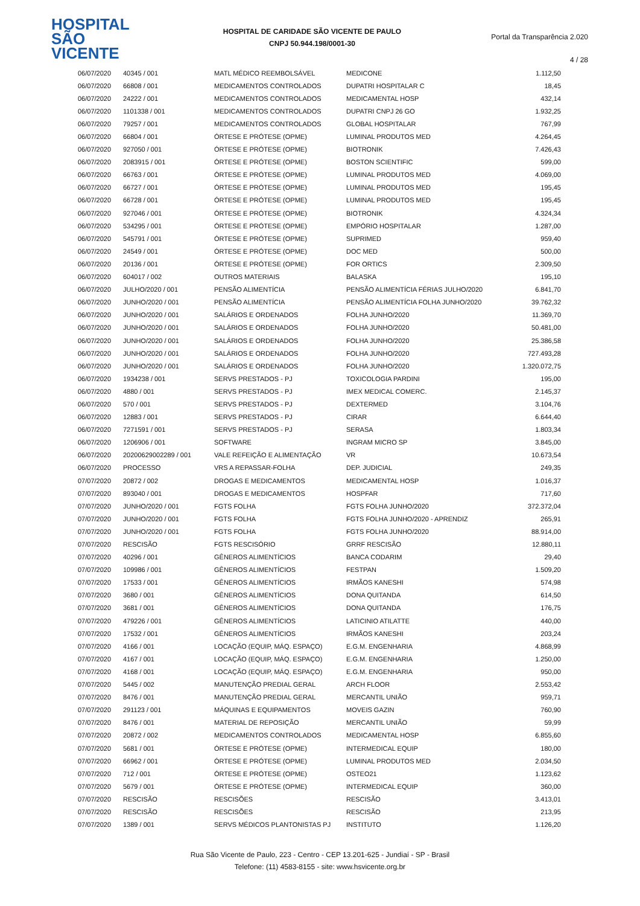HOSPITAL
SÃO VICENTE
HOSPITAL DE CARIDADE SÃO VICENTE DE PAULO
CNPJ 50.944.198/0001-30
Portal da Transparência 2.020
4 / 28
| 06/07/2020 | 40345 / 001 | MATL MÉDICO REEMBOLSÁVEL | MEDICONE | 1.112,50 |
| 06/07/2020 | 66808 / 001 | MEDICAMENTOS CONTROLADOS | DUPATRI HOSPITALAR C | 18,45 |
| 06/07/2020 | 24222 / 001 | MEDICAMENTOS CONTROLADOS | MEDICAMENTAL HOSP | 432,14 |
| 06/07/2020 | 1101338 / 001 | MEDICAMENTOS CONTROLADOS | DUPATRI CNPJ 26 GO | 1.932,25 |
| 06/07/2020 | 79257 / 001 | MEDICAMENTOS CONTROLADOS | GLOBAL HOSPITALAR | 767,99 |
| 06/07/2020 | 66804 / 001 | ÓRTESE E PRÓTESE (OPME) | LUMINAL PRODUTOS MED | 4.264,45 |
| 06/07/2020 | 927050 / 001 | ÓRTESE E PRÓTESE (OPME) | BIOTRONIK | 7.426,43 |
| 06/07/2020 | 2083915 / 001 | ÓRTESE E PRÓTESE (OPME) | BOSTON SCIENTIFIC | 599,00 |
| 06/07/2020 | 66763 / 001 | ÓRTESE E PRÓTESE (OPME) | LUMINAL PRODUTOS MED | 4.069,00 |
| 06/07/2020 | 66727 / 001 | ÓRTESE E PRÓTESE (OPME) | LUMINAL PRODUTOS MED | 195,45 |
| 06/07/2020 | 66728 / 001 | ÓRTESE E PRÓTESE (OPME) | LUMINAL PRODUTOS MED | 195,45 |
| 06/07/2020 | 927046 / 001 | ÓRTESE E PRÓTESE (OPME) | BIOTRONIK | 4.324,34 |
| 06/07/2020 | 534295 / 001 | ÓRTESE E PRÓTESE (OPME) | EMPÓRIO HOSPITALAR | 1.287,00 |
| 06/07/2020 | 545791 / 001 | ÓRTESE E PRÓTESE (OPME) | SUPRIMED | 959,40 |
| 06/07/2020 | 24549 / 001 | ÓRTESE E PRÓTESE (OPME) | DOC MED | 500,00 |
| 06/07/2020 | 20136 / 001 | ÓRTESE E PRÓTESE (OPME) | FOR ORTICS | 2.309,50 |
| 06/07/2020 | 604017 / 002 | OUTROS MATERIAIS | BALASKA | 195,10 |
| 06/07/2020 | JULHO/2020 / 001 | PENSÃO ALIMENTÍCIA | PENSÃO ALIMENTÍCIA FÉRIAS JULHO/2020 | 6.841,70 |
| 06/07/2020 | JUNHO/2020 / 001 | PENSÃO ALIMENTÍCIA | PENSÃO ALIMENTÍCIA FOLHA JUNHO/2020 | 39.762,32 |
| 06/07/2020 | JUNHO/2020 / 001 | SALÁRIOS E ORDENADOS | FOLHA JUNHO/2020 | 11.369,70 |
| 06/07/2020 | JUNHO/2020 / 001 | SALÁRIOS E ORDENADOS | FOLHA JUNHO/2020 | 50.481,00 |
| 06/07/2020 | JUNHO/2020 / 001 | SALÁRIOS E ORDENADOS | FOLHA JUNHO/2020 | 25.386,58 |
| 06/07/2020 | JUNHO/2020 / 001 | SALÁRIOS E ORDENADOS | FOLHA JUNHO/2020 | 727.493,28 |
| 06/07/2020 | JUNHO/2020 / 001 | SALÁRIOS E ORDENADOS | FOLHA JUNHO/2020 | 1.320.072,75 |
| 06/07/2020 | 1934238 / 001 | SERVS PRESTADOS - PJ | TOXICOLOGIA PARDINI | 195,00 |
| 06/07/2020 | 4880 / 001 | SERVS PRESTADOS - PJ | IMEX MEDICAL COMERC. | 2.145,37 |
| 06/07/2020 | 570 / 001 | SERVS PRESTADOS - PJ | DEXTERMED | 3.104,76 |
| 06/07/2020 | 12883 / 001 | SERVS PRESTADOS - PJ | CIRAR | 6.644,40 |
| 06/07/2020 | 7271591 / 001 | SERVS PRESTADOS - PJ | SERASA | 1.803,34 |
| 06/07/2020 | 1206906 / 001 | SOFTWARE | INGRAM MICRO SP | 3.845,00 |
| 06/07/2020 | 20200629002289 / 001 | VALE REFEIÇÃO E ALIMENTAÇÃO | VR | 10.673,54 |
| 06/07/2020 | PROCESSO | VRS A REPASSAR-FOLHA | DEP. JUDICIAL | 249,35 |
| 07/07/2020 | 20872 / 002 | DROGAS E MEDICAMENTOS | MEDICAMENTAL HOSP | 1.016,37 |
| 07/07/2020 | 893040 / 001 | DROGAS E MEDICAMENTOS | HOSPFAR | 717,60 |
| 07/07/2020 | JUNHO/2020 / 001 | FGTS FOLHA | FGTS FOLHA JUNHO/2020 | 372.372,04 |
| 07/07/2020 | JUNHO/2020 / 001 | FGTS FOLHA | FGTS FOLHA JUNHO/2020 - APRENDIZ | 265,91 |
| 07/07/2020 | JUNHO/2020 / 001 | FGTS FOLHA | FGTS FOLHA JUNHO/2020 | 88.914,00 |
| 07/07/2020 | RESCISÃO | FGTS RESCISÓRIO | GRRF RESCISÃO | 12.880,11 |
| 07/07/2020 | 40296 / 001 | GÊNEROS ALIMENTÍCIOS | BANCA CODARIM | 29,40 |
| 07/07/2020 | 109986 / 001 | GÊNEROS ALIMENTÍCIOS | FESTPAN | 1.509,20 |
| 07/07/2020 | 17533 / 001 | GÊNEROS ALIMENTÍCIOS | IRMÃOS KANESHI | 574,98 |
| 07/07/2020 | 3680 / 001 | GÊNEROS ALIMENTÍCIOS | DONA QUITANDA | 614,50 |
| 07/07/2020 | 3681 / 001 | GÊNEROS ALIMENTÍCIOS | DONA QUITANDA | 176,75 |
| 07/07/2020 | 479226 / 001 | GÊNEROS ALIMENTÍCIOS | LATICINIO ATILATTE | 440,00 |
| 07/07/2020 | 17532 / 001 | GÊNEROS ALIMENTÍCIOS | IRMÃOS KANESHI | 203,24 |
| 07/07/2020 | 4166 / 001 | LOCAÇÃO (EQUIP, MÁQ. ESPAÇO) | E.G.M. ENGENHARIA | 4.868,99 |
| 07/07/2020 | 4167 / 001 | LOCAÇÃO (EQUIP, MÁQ. ESPAÇO) | E.G.M. ENGENHARIA | 1.250,00 |
| 07/07/2020 | 4168 / 001 | LOCAÇÃO (EQUIP, MÁQ. ESPAÇO) | E.G.M. ENGENHARIA | 950,00 |
| 07/07/2020 | 5445 / 002 | MANUTENÇÃO PREDIAL GERAL | ARCH FLOOR | 2.553,42 |
| 07/07/2020 | 8476 / 001 | MANUTENÇÃO PREDIAL GERAL | MERCANTIL UNIÃO | 959,71 |
| 07/07/2020 | 291123 / 001 | MÁQUINAS E EQUIPAMENTOS | MOVEIS GAZIN | 760,90 |
| 07/07/2020 | 8476 / 001 | MATERIAL DE REPOSIÇÃO | MERCANTIL UNIÃO | 59,99 |
| 07/07/2020 | 20872 / 002 | MEDICAMENTOS CONTROLADOS | MEDICAMENTAL HOSP | 6.855,60 |
| 07/07/2020 | 5681 / 001 | ÓRTESE E PRÓTESE (OPME) | INTERMEDICAL EQUIP | 180,00 |
| 07/07/2020 | 66962 / 001 | ÓRTESE E PRÓTESE (OPME) | LUMINAL PRODUTOS MED | 2.034,50 |
| 07/07/2020 | 712 / 001 | ÓRTESE E PRÓTESE (OPME) | OSTEO21 | 1.123,62 |
| 07/07/2020 | 5679 / 001 | ÓRTESE E PRÓTESE (OPME) | INTERMEDICAL EQUIP | 360,00 |
| 07/07/2020 | RESCISÃO | RESCISÕES | RESCISÃO | 3.413,01 |
| 07/07/2020 | RESCISÃO | RESCISÕES | RESCISÃO | 213,95 |
| 07/07/2020 | 1389 / 001 | SERVS MÉDICOS PLANTONISTAS PJ | INSTITUTO | 1.126,20 |
Rua São Vicente de Paulo, 223 - Centro - CEP 13.201-625 - Jundiaí - SP - Brasil
Telefone: (11) 4583-8155 - site: www.hsvicente.org.br